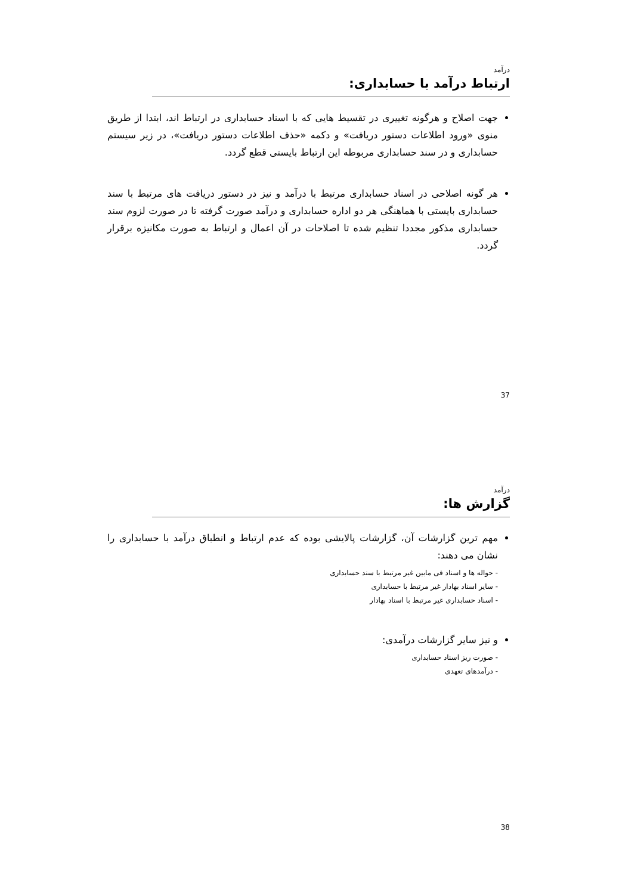درآمد
ارتباط درآمد با حسابداری:
جهت اصلاح و هرگونه تغییری در تقسیط هایی که با اسناد حسابداری در ارتباط اند، ابتدا از طریق منوی «ورود اطلاعات دستور دریافت» و دکمه «حذف اطلاعات دستور دریافت»، در زیر سیستم حسابداری و در سند حسابداری مربوطه این ارتباط بایستی قطع گردد.
هر گونه اصلاحی در اسناد حسابداری مرتبط با درآمد و نیز در دستور دریافت های مرتبط با سند حسابداری بایستی با هماهنگی هر دو اداره حسابداری و درآمد صورت گرفته تا در صورت لزوم سند حسابداری مذکور مجددا تنظیم شده تا اصلاحات در آن اعمال و ارتباط به صورت مکانیزه برقرار گردد.
37
درآمد
گزارش ها:
مهم ترین گزارشات آن، گزارشات پالایشی بوده که عدم ارتباط و انطباق درآمد با حسابداری را نشان می دهند:
- حواله ها و اسناد فی مابین غیر مرتبط با سند حسابداری
- سایر اسناد بهادار غیر مرتبط با حسابداری
- اسناد حسابداری غیر مرتبط با اسناد بهادار
و نیز سایر گزارشات درآمدی:
- صورت ریز اسناد حسابداری
- درآمدهای تعهدی
38